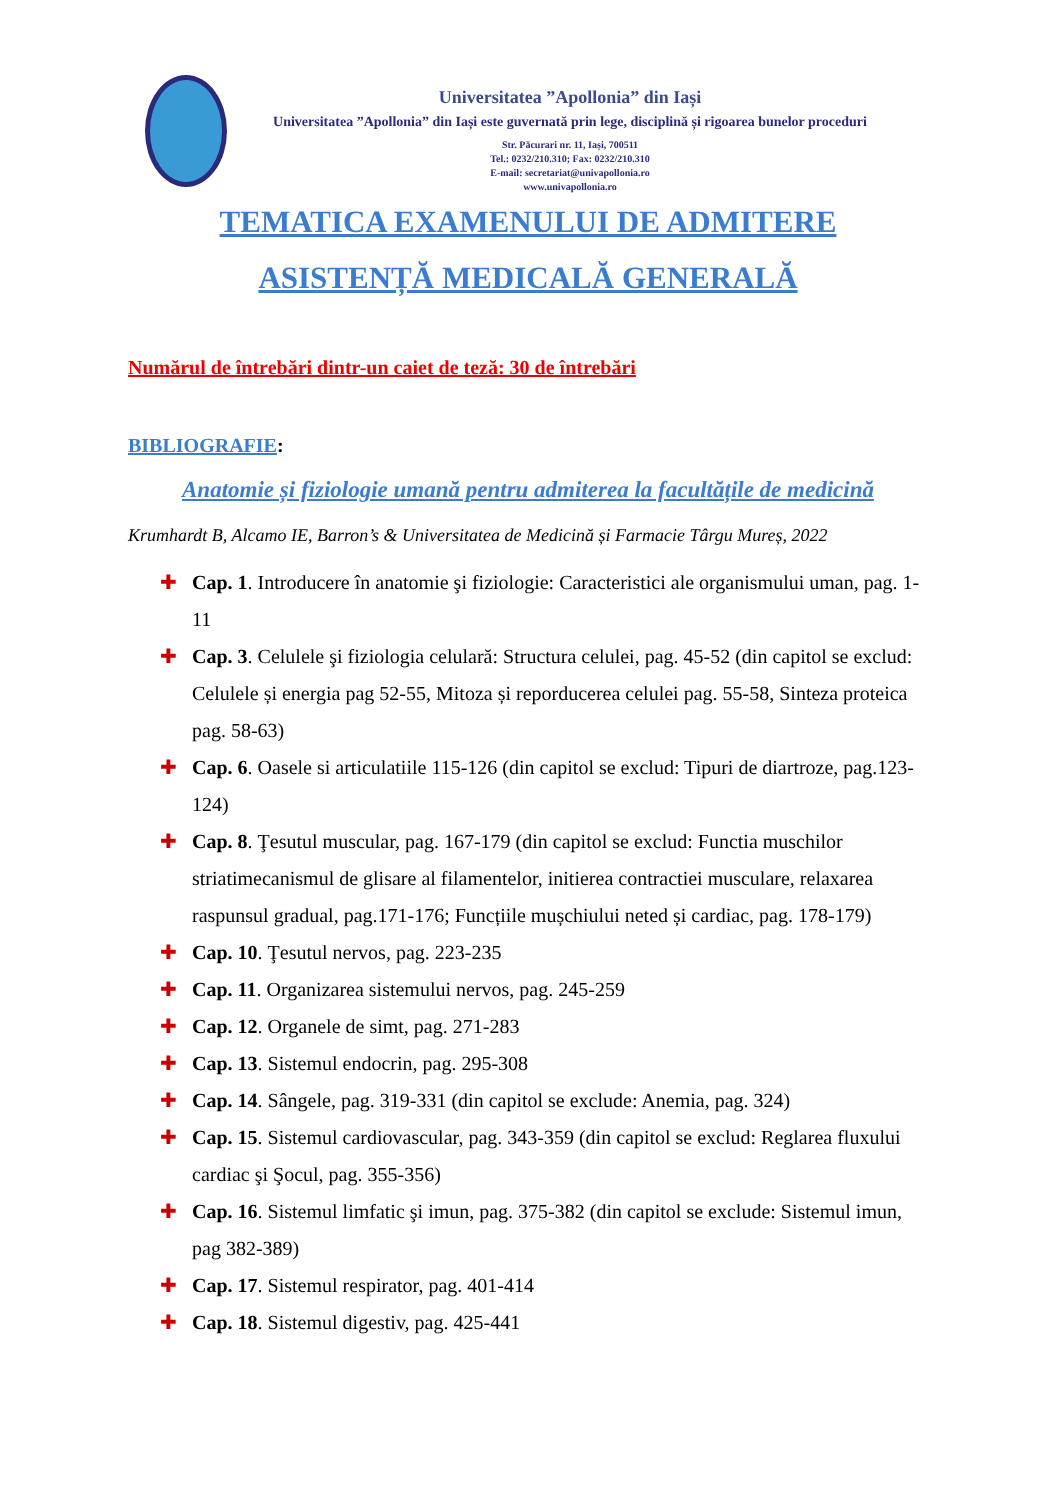Universitatea ”Apollonia” din Iași
Universitatea ”Apollonia” din Iași este guvernată prin lege, disciplină și rigoarea bunelor proceduri
Str. Păcurari nr. 11, Iași, 700511
Tel.: 0232/210.310; Fax: 0232/210.310
E-mail: secretariat@univapollonia.ro
www.univapollonia.ro
TEMATICA EXAMENULUI DE ADMITERE
ASISTENȚĂ MEDICALĂ GENERALĂ
Numărul de întrebări dintr-un caiet de teză: 30 de întrebări
BIBLIOGRAFIE:
Anatomie și fiziologie umană pentru admiterea la facultățile de medicină
Krumhardt B, Alcamo IE, Barron’s & Universitatea de Medicină și Farmacie Târgu Mureș, 2022
✚ Cap. 1. Introducere în anatomie şi fiziologie: Caracteristici ale organismului uman, pag. 1- 11
✚ Cap. 3. Celulele şi fiziologia celulară: Structura celulei, pag. 45-52 (din capitol se exclud: Celulele și energia pag 52-55, Mitoza și reporducerea celulei pag. 55-58, Sinteza proteica pag. 58-63)
✚ Cap. 6. Oasele si articulatiile 115-126 (din capitol se exclud: Tipuri de diartroze, pag.123- 124)
✚ Cap. 8. Ţesutul muscular, pag. 167-179 (din capitol se exclud: Functia muschilor striatimecanismul de glisare al filamentelor, initierea contractiei musculare, relaxarea raspunsul gradual, pag.171-176; Funcțiile mușchiului neted și cardiac, pag. 178-179)
✚ Cap. 10. Ţesutul nervos, pag. 223-235
✚ Cap. 11. Organizarea sistemului nervos, pag. 245-259
✚ Cap. 12. Organele de simt, pag. 271-283
✚ Cap. 13. Sistemul endocrin, pag. 295-308
✚ Cap. 14. Sângele, pag. 319-331 (din capitol se exclude: Anemia, pag. 324)
✚ Cap. 15. Sistemul cardiovascular, pag. 343-359 (din capitol se exclud: Reglarea fluxului cardiac şi Şocul, pag. 355-356)
✚ Cap. 16. Sistemul limfatic şi imun, pag. 375-382 (din capitol se exclude: Sistemul imun, pag 382-389)
✚ Cap. 17. Sistemul respirator, pag. 401-414
✚ Cap. 18. Sistemul digestiv, pag. 425-441